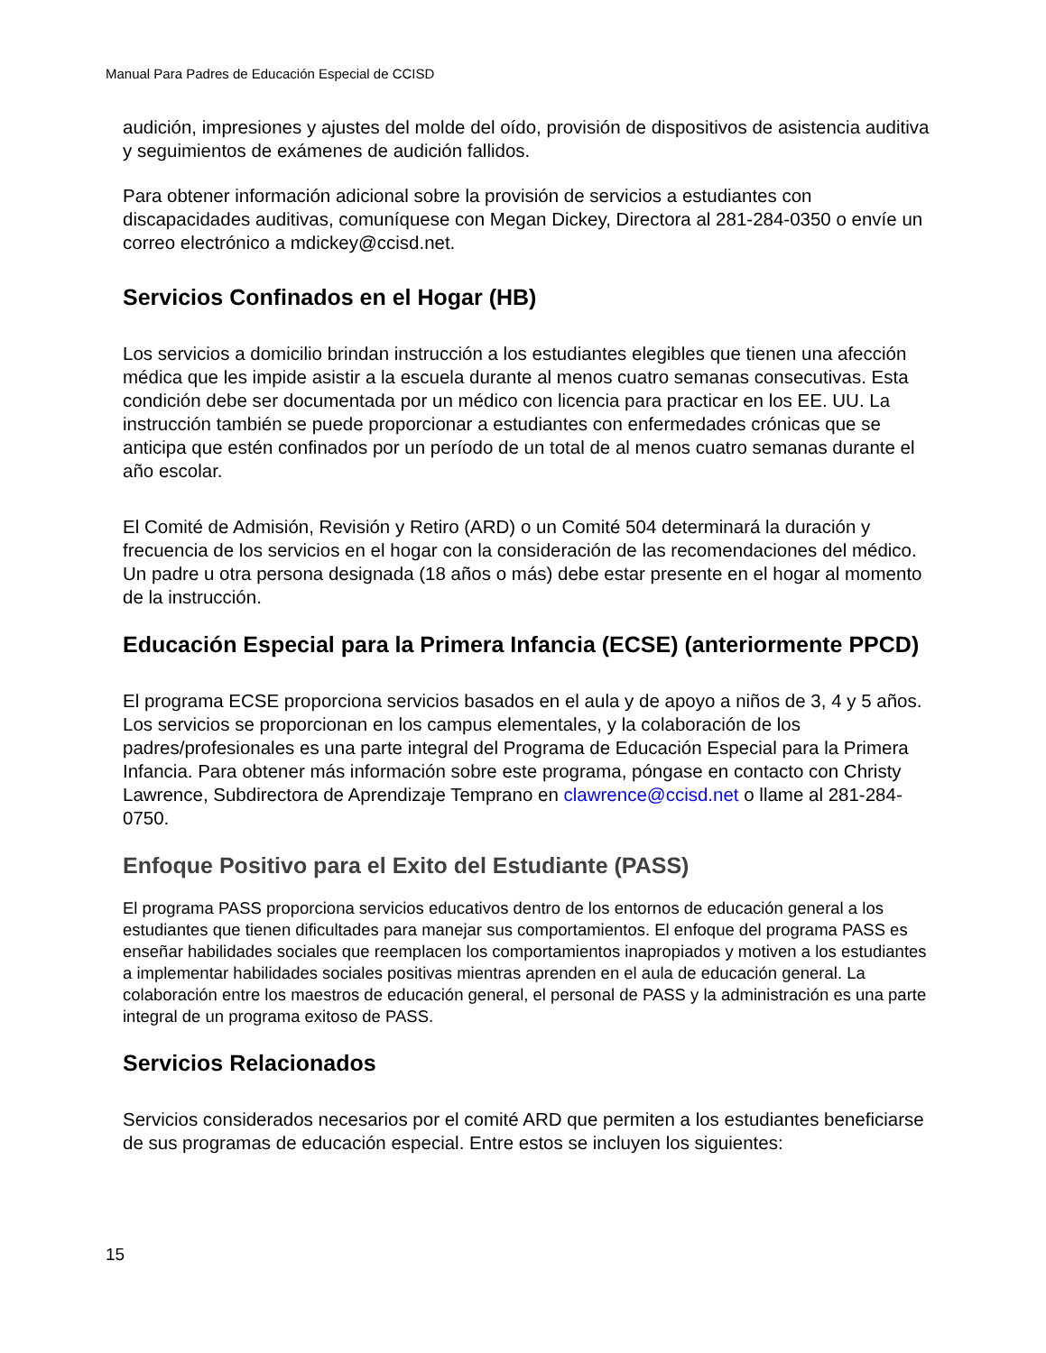Manual Para Padres de Educación Especial de CCISD
audición, impresiones y ajustes del molde del oído, provisión de dispositivos de asistencia auditiva y seguimientos de exámenes de audición fallidos.
Para obtener información adicional sobre la provisión de servicios a estudiantes con discapacidades auditivas, comuníquese con Megan Dickey, Directora al 281-284-0350 o envíe un correo electrónico a mdickey@ccisd.net.
Servicios Confinados en el Hogar (HB)
Los servicios a domicilio brindan instrucción a los estudiantes elegibles que tienen una afección médica que les impide asistir a la escuela durante al menos cuatro semanas consecutivas. Esta condición debe ser documentada por un médico con licencia para practicar en los EE. UU. La instrucción también se puede proporcionar a estudiantes con enfermedades crónicas que se anticipa que estén confinados por un período de un total de al menos cuatro semanas durante el año escolar.
El Comité de Admisión, Revisión y Retiro (ARD) o un Comité 504 determinará la duración y frecuencia de los servicios en el hogar con la consideración de las recomendaciones del médico. Un padre u otra persona designada (18 años o más) debe estar presente en el hogar al momento de la instrucción.
Educación Especial para la Primera Infancia (ECSE) (anteriormente PPCD)
El programa ECSE proporciona servicios basados en el aula y de apoyo a niños de 3, 4 y 5 años. Los servicios se proporcionan en los campus elementales, y la colaboración de los padres/profesionales es una parte integral del Programa de Educación Especial para la Primera Infancia. Para obtener más información sobre este programa, póngase en contacto con Christy Lawrence, Subdirectora de Aprendizaje Temprano en clawrence@ccisd.net o llame al 281-284-0750.
Enfoque Positivo para el Exito del Estudiante (PASS)
El programa PASS proporciona servicios educativos dentro de los entornos de educación general a los estudiantes que tienen dificultades para manejar sus comportamientos. El enfoque del programa PASS es enseñar habilidades sociales que reemplacen los comportamientos inapropiados y motiven a los estudiantes a implementar habilidades sociales positivas mientras aprenden en el aula de educación general. La colaboración entre los maestros de educación general, el personal de PASS y la administración es una parte integral de un programa exitoso de PASS.
Servicios Relacionados
Servicios considerados necesarios por el comité ARD que permiten a los estudiantes beneficiarse de sus programas de educación especial. Entre estos se incluyen los siguientes:
15